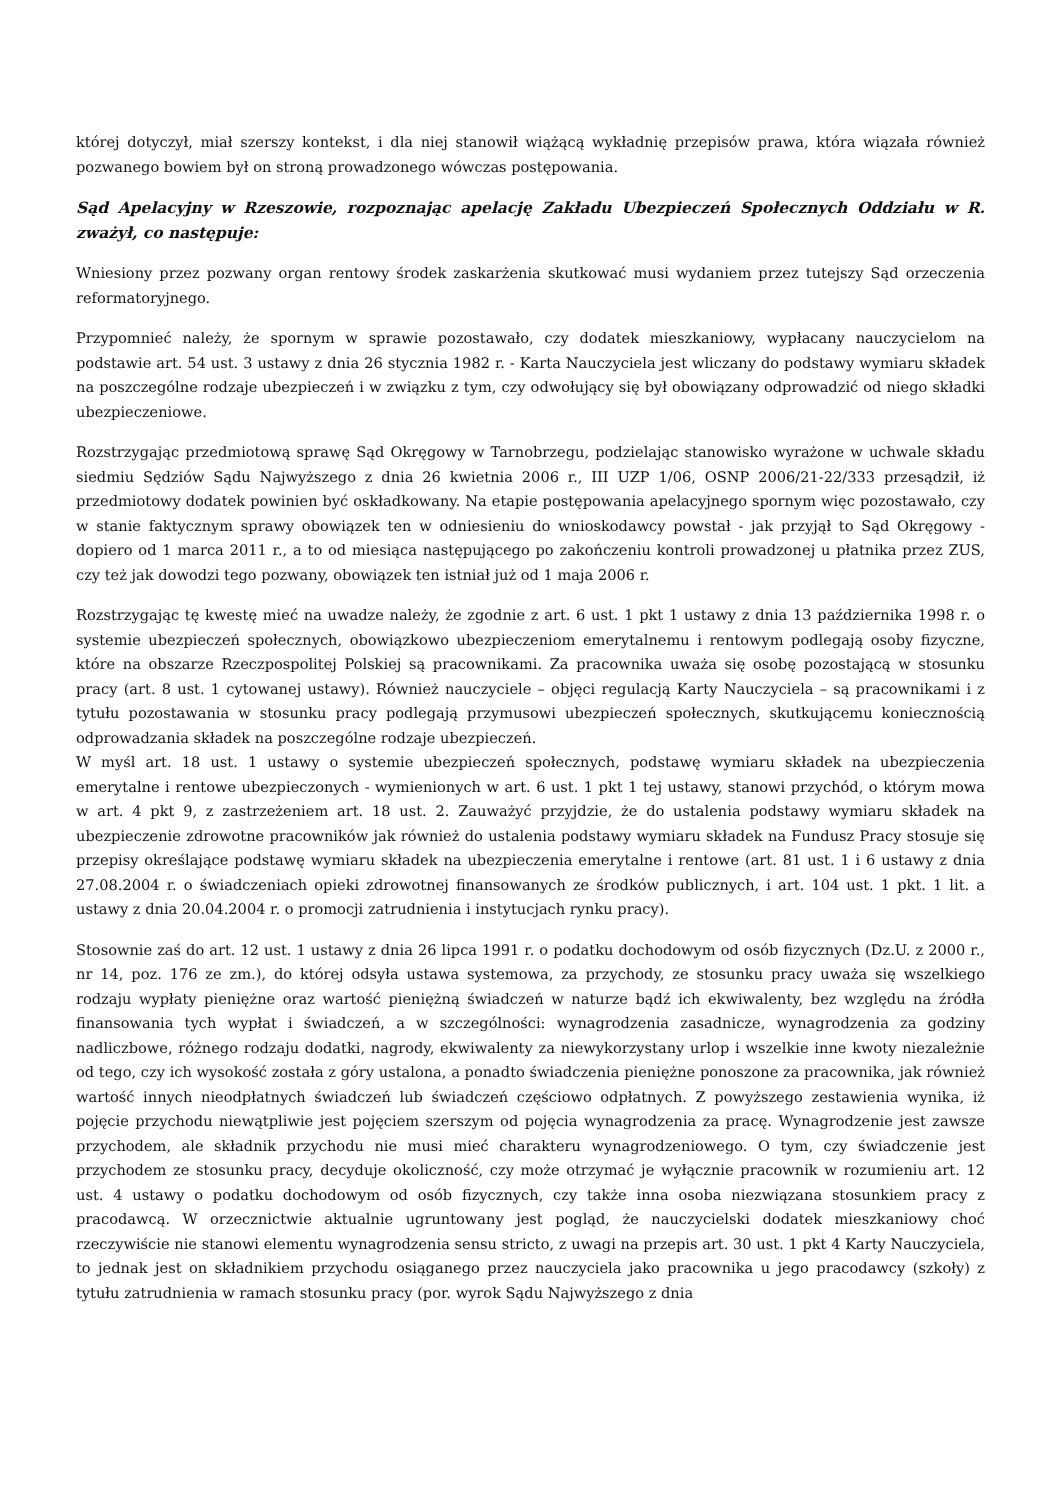której dotyczył, miał szerszy kontekst, i dla niej stanowił wiążącą wykładnię przepisów prawa, która wiązała również pozwanego bowiem był on stroną prowadzonego wówczas postępowania.
Sąd Apelacyjny w Rzeszowie, rozpoznając apelację Zakładu Ubezpieczeń Społecznych Oddziału w R. zważył, co następuje:
Wniesiony przez pozwany organ rentowy środek zaskarżenia skutkować musi wydaniem przez tutejszy Sąd orzeczenia reformatoryjnego.
Przypomnieć należy, że spornym w sprawie pozostawało, czy dodatek mieszkaniowy, wypłacany nauczycielom na podstawie art. 54 ust. 3 ustawy z dnia 26 stycznia 1982 r. - Karta Nauczyciela jest wliczany do podstawy wymiaru składek na poszczególne rodzaje ubezpieczeń i w związku z tym, czy odwołujący się był obowiązany odprowadzić od niego składki ubezpieczeniowe.
Rozstrzygając przedmiotową sprawę Sąd Okręgowy w Tarnobrzegu, podzielając stanowisko wyrażone w uchwale składu siedmiu Sędziów Sądu Najwyższego z dnia 26 kwietnia 2006 r., III UZP 1/06, OSNP 2006/21-22/333 przesądził, iż przedmiotowy dodatek powinien być oskładkowany. Na etapie postępowania apelacyjnego spornym więc pozostawało, czy w stanie faktycznym sprawy obowiązek ten w odniesieniu do wnioskodawcy powstał - jak przyjął to Sąd Okręgowy - dopiero od 1 marca 2011 r., a to od miesiąca następującego po zakończeniu kontroli prowadzonej u płatnika przez ZUS, czy też jak dowodzi tego pozwany, obowiązek ten istniał już od 1 maja 2006 r.
Rozstrzygając tę kwestę mieć na uwadze należy, że zgodnie z art. 6 ust. 1 pkt 1 ustawy z dnia 13 października 1998 r. o systemie ubezpieczeń społecznych, obowiązkowo ubezpieczeniom emerytalnemu i rentowym podlegają osoby fizyczne, które na obszarze Rzeczpospolitej Polskiej są pracownikami. Za pracownika uważa się osobę pozostającą w stosunku pracy (art. 8 ust. 1 cytowanej ustawy). Również nauczyciele – objęci regulacją Karty Nauczyciela – są pracownikami i z tytułu pozostawania w stosunku pracy podlegają przymusowi ubezpieczeń społecznych, skutkującemu koniecznością odprowadzania składek na poszczególne rodzaje ubezpieczeń.
W myśl art. 18 ust. 1 ustawy o systemie ubezpieczeń społecznych, podstawę wymiaru składek na ubezpieczenia emerytalne i rentowe ubezpieczonych - wymienionych w art. 6 ust. 1 pkt 1 tej ustawy, stanowi przychód, o którym mowa w art. 4 pkt 9, z zastrzeżeniem art. 18 ust. 2. Zauważyć przyjdzie, że do ustalenia podstawy wymiaru składek na ubezpieczenie zdrowotne pracowników jak również do ustalenia podstawy wymiaru składek na Fundusz Pracy stosuje się przepisy określające podstawę wymiaru składek na ubezpieczenia emerytalne i rentowe (art. 81 ust. 1 i 6 ustawy z dnia 27.08.2004 r. o świadczeniach opieki zdrowotnej finansowanych ze środków publicznych, i art. 104 ust. 1 pkt. 1 lit. a ustawy z dnia 20.04.2004 r. o promocji zatrudnienia i instytucjach rynku pracy).
Stosownie zaś do art. 12 ust. 1 ustawy z dnia 26 lipca 1991 r. o podatku dochodowym od osób fizycznych (Dz.U. z 2000 r., nr 14, poz. 176 ze zm.), do której odsyła ustawa systemowa, za przychody, ze stosunku pracy uważa się wszelkiego rodzaju wypłaty pieniężne oraz wartość pieniężną świadczeń w naturze bądź ich ekwiwalenty, bez względu na źródła finansowania tych wypłat i świadczeń, a w szczególności: wynagrodzenia zasadnicze, wynagrodzenia za godziny nadliczbowe, różnego rodzaju dodatki, nagrody, ekwiwalenty za niewykorzystany urlop i wszelkie inne kwoty niezależnie od tego, czy ich wysokość została z góry ustalona, a ponadto świadczenia pieniężne ponoszone za pracownika, jak również wartość innych nieodpłatnych świadczeń lub świadczeń częściowo odpłatnych. Z powyższego zestawienia wynika, iż pojęcie przychodu niewątpliwie jest pojęciem szerszym od pojęcia wynagrodzenia za pracę. Wynagrodzenie jest zawsze przychodem, ale składnik przychodu nie musi mieć charakteru wynagrodzeniowego. O tym, czy świadczenie jest przychodem ze stosunku pracy, decyduje okoliczność, czy może otrzymać je wyłącznie pracownik w rozumieniu art. 12 ust. 4 ustawy o podatku dochodowym od osób fizycznych, czy także inna osoba niezwiązana stosunkiem pracy z pracodawcą. W orzecznictwie aktualnie ugruntowany jest pogląd, że nauczycielski dodatek mieszkaniowy choć rzeczywiście nie stanowi elementu wynagrodzenia sensu stricto, z uwagi na przepis art. 30 ust. 1 pkt 4 Karty Nauczyciela, to jednak jest on składnikiem przychodu osiąganego przez nauczyciela jako pracownika u jego pracodawcy (szkoły) z tytułu zatrudnienia w ramach stosunku pracy (por. wyrok Sądu Najwyższego z dnia